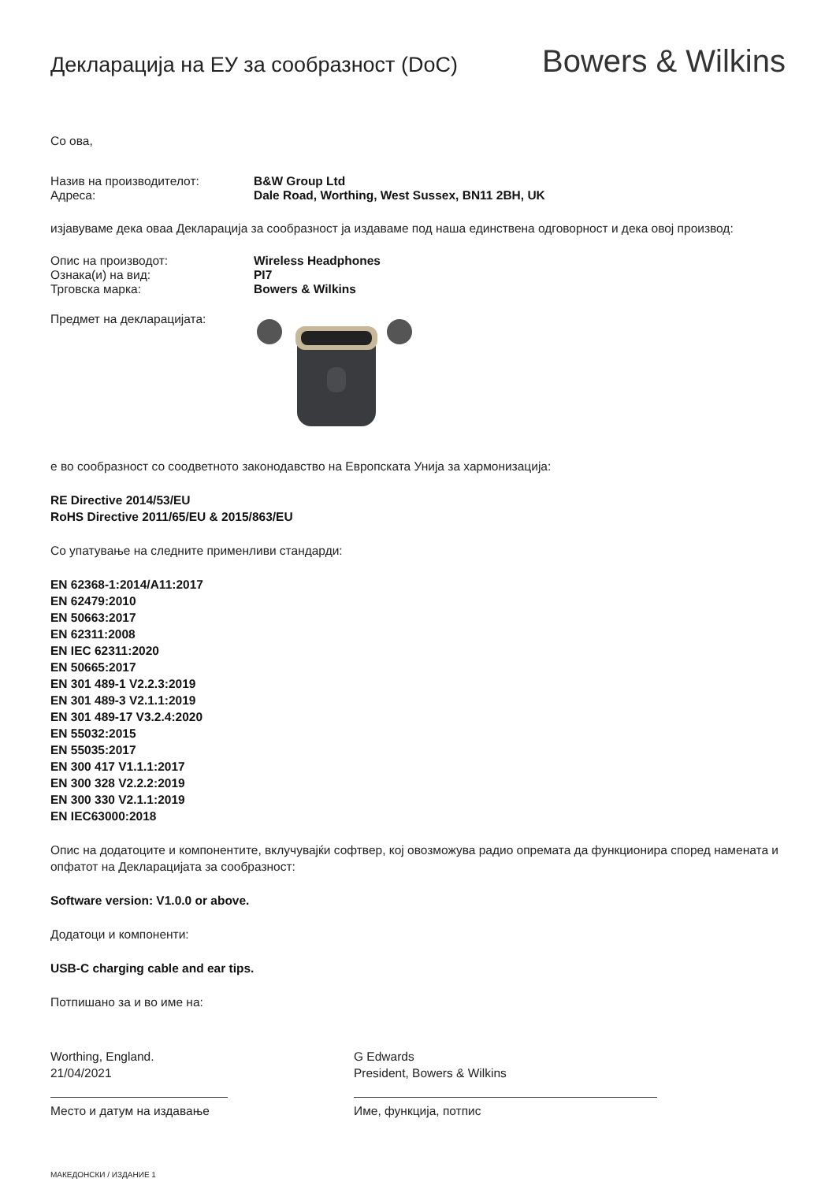Декларација на ЕУ за сообразност (DoC)
Bowers & Wilkins
Со ова,
Назив на производителот: B&W Group Ltd
Адреса: Dale Road, Worthing, West Sussex, BN11 2BH, UK
изјавуваме дека оваа Декларација за сообразност ја издаваме под наша единствена одговорност и дека овој производ:
Опис на производот: Wireless Headphones
Ознака(и) на вид: PI7
Трговска марка: Bowers & Wilkins
Предмет на декларацијата:
е во сообразност со соодветното законодавство на Европската Унија за хармонизација:
RE Directive 2014/53/EU
RoHS Directive 2011/65/EU & 2015/863/EU
Со упатување на следните применливи стандарди:
EN 62368-1:2014/A11:2017
EN 62479:2010
EN 50663:2017
EN 62311:2008
EN IEC 62311:2020
EN 50665:2017
EN 301 489-1 V2.2.3:2019
EN 301 489-3 V2.1.1:2019
EN 301 489-17 V3.2.4:2020
EN 55032:2015
EN 55035:2017
EN 300 417 V1.1.1:2017
EN 300 328 V2.2.2:2019
EN 300 330 V2.1.1:2019
EN IEC63000:2018
Опис на додатоците и компонентите, вклучувајќи софтвер, кој овозможува радио опремата да функционира според намената и опфатот на Декларацијата за сообразност:
Software version: V1.0.0 or above.
Додатоци и компоненти:
USB-C charging cable and ear tips.
Потпишано за и во име на:
Worthing, England.
21/04/2021
Место и датум на издавање
G Edwards
President, Bowers & Wilkins
Име, функција, потпис
МАКЕДОНСКИ / ИЗДАНИЕ 1